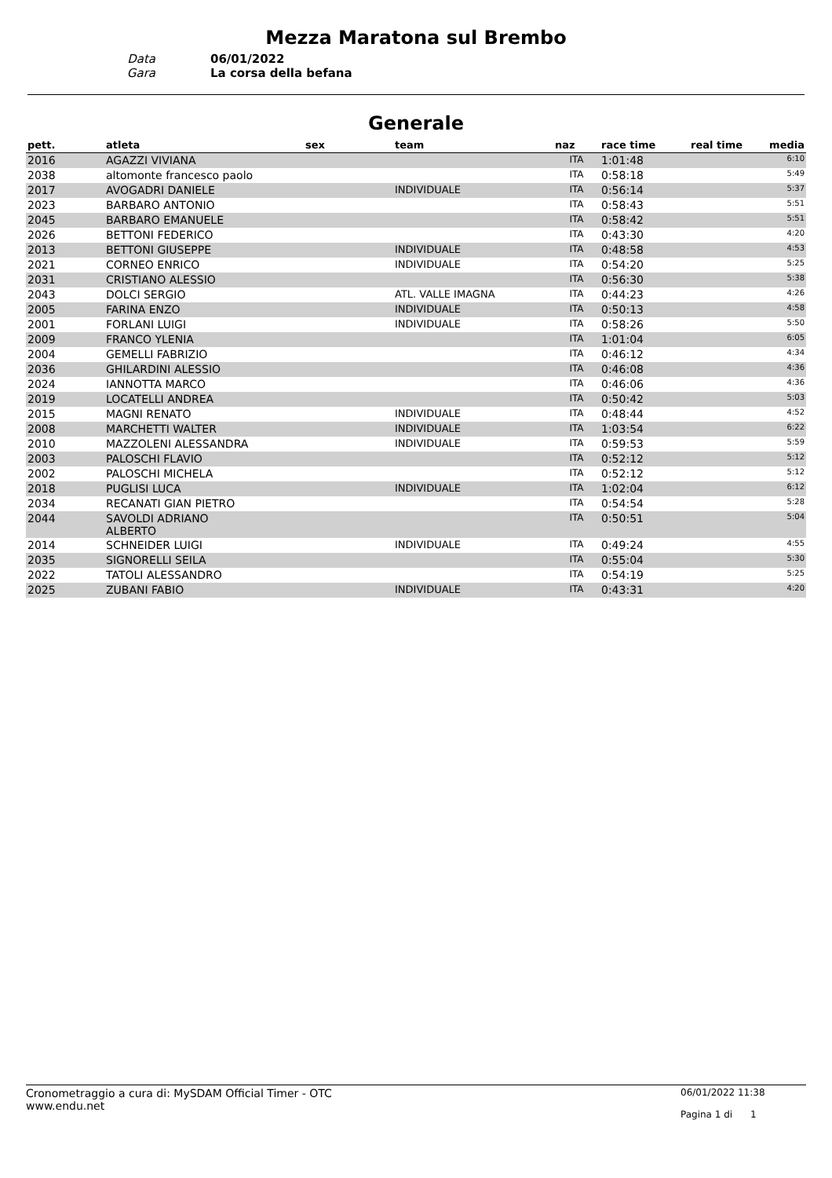Mezza Maratona sul Brembo
Data
06/01/2022
Gara
La corsa della befana
Generale
| pett. | atleta | sex | team | naz | race time | real time | media |
| --- | --- | --- | --- | --- | --- | --- | --- |
| 2016 | AGAZZI VIVIANA | | | ITA | 1:01:48 | | 6:10 |
| 2038 | altomonte francesco paolo | | | ITA | 0:58:18 | | 5:49 |
| 2017 | AVOGADRI DANIELE | | INDIVIDUALE | ITA | 0:56:14 | | 5:37 |
| 2023 | BARBARO ANTONIO | | | ITA | 0:58:43 | | 5:51 |
| 2045 | BARBARO EMANUELE | | | ITA | 0:58:42 | | 5:51 |
| 2026 | BETTONI FEDERICO | | | ITA | 0:43:30 | | 4:20 |
| 2013 | BETTONI GIUSEPPE | | INDIVIDUALE | ITA | 0:48:58 | | 4:53 |
| 2021 | CORNEO ENRICO | | INDIVIDUALE | ITA | 0:54:20 | | 5:25 |
| 2031 | CRISTIANO ALESSIO | | | ITA | 0:56:30 | | 5:38 |
| 2043 | DOLCI SERGIO | | ATL. VALLE IMAGNA | ITA | 0:44:23 | | 4:26 |
| 2005 | FARINA ENZO | | INDIVIDUALE | ITA | 0:50:13 | | 4:58 |
| 2001 | FORLANI LUIGI | | INDIVIDUALE | ITA | 0:58:26 | | 5:50 |
| 2009 | FRANCO YLENIA | | | ITA | 1:01:04 | | 6:05 |
| 2004 | GEMELLI FABRIZIO | | | ITA | 0:46:12 | | 4:34 |
| 2036 | GHILARDINI ALESSIO | | | ITA | 0:46:08 | | 4:36 |
| 2024 | IANNOTTA MARCO | | | ITA | 0:46:06 | | 4:36 |
| 2019 | LOCATELLI ANDREA | | | ITA | 0:50:42 | | 5:03 |
| 2015 | MAGNI RENATO | | INDIVIDUALE | ITA | 0:48:44 | | 4:52 |
| 2008 | MARCHETTI WALTER | | INDIVIDUALE | ITA | 1:03:54 | | 6:22 |
| 2010 | MAZZOLENI ALESSANDRA | | INDIVIDUALE | ITA | 0:59:53 | | 5:59 |
| 2003 | PALOSCHI FLAVIO | | | ITA | 0:52:12 | | 5:12 |
| 2002 | PALOSCHI MICHELA | | | ITA | 0:52:12 | | 5:12 |
| 2018 | PUGLISI LUCA | | INDIVIDUALE | ITA | 1:02:04 | | 6:12 |
| 2034 | RECANATI GIAN PIETRO | | | ITA | 0:54:54 | | 5:28 |
| 2044 | SAVOLDI ADRIANO ALBERTO | | | ITA | 0:50:51 | | 5:04 |
| 2014 | SCHNEIDER LUIGI | | INDIVIDUALE | ITA | 0:49:24 | | 4:55 |
| 2035 | SIGNORELLI SEILA | | | ITA | 0:55:04 | | 5:30 |
| 2022 | TATOLI ALESSANDRO | | | ITA | 0:54:19 | | 5:25 |
| 2025 | ZUBANI FABIO | | INDIVIDUALE | ITA | 0:43:31 | | 4:20 |
Cronometraggio a cura di: MySDAM Official Timer - OTC
www.endu.net
06/01/2022 11:38
Pagina 1 di 1